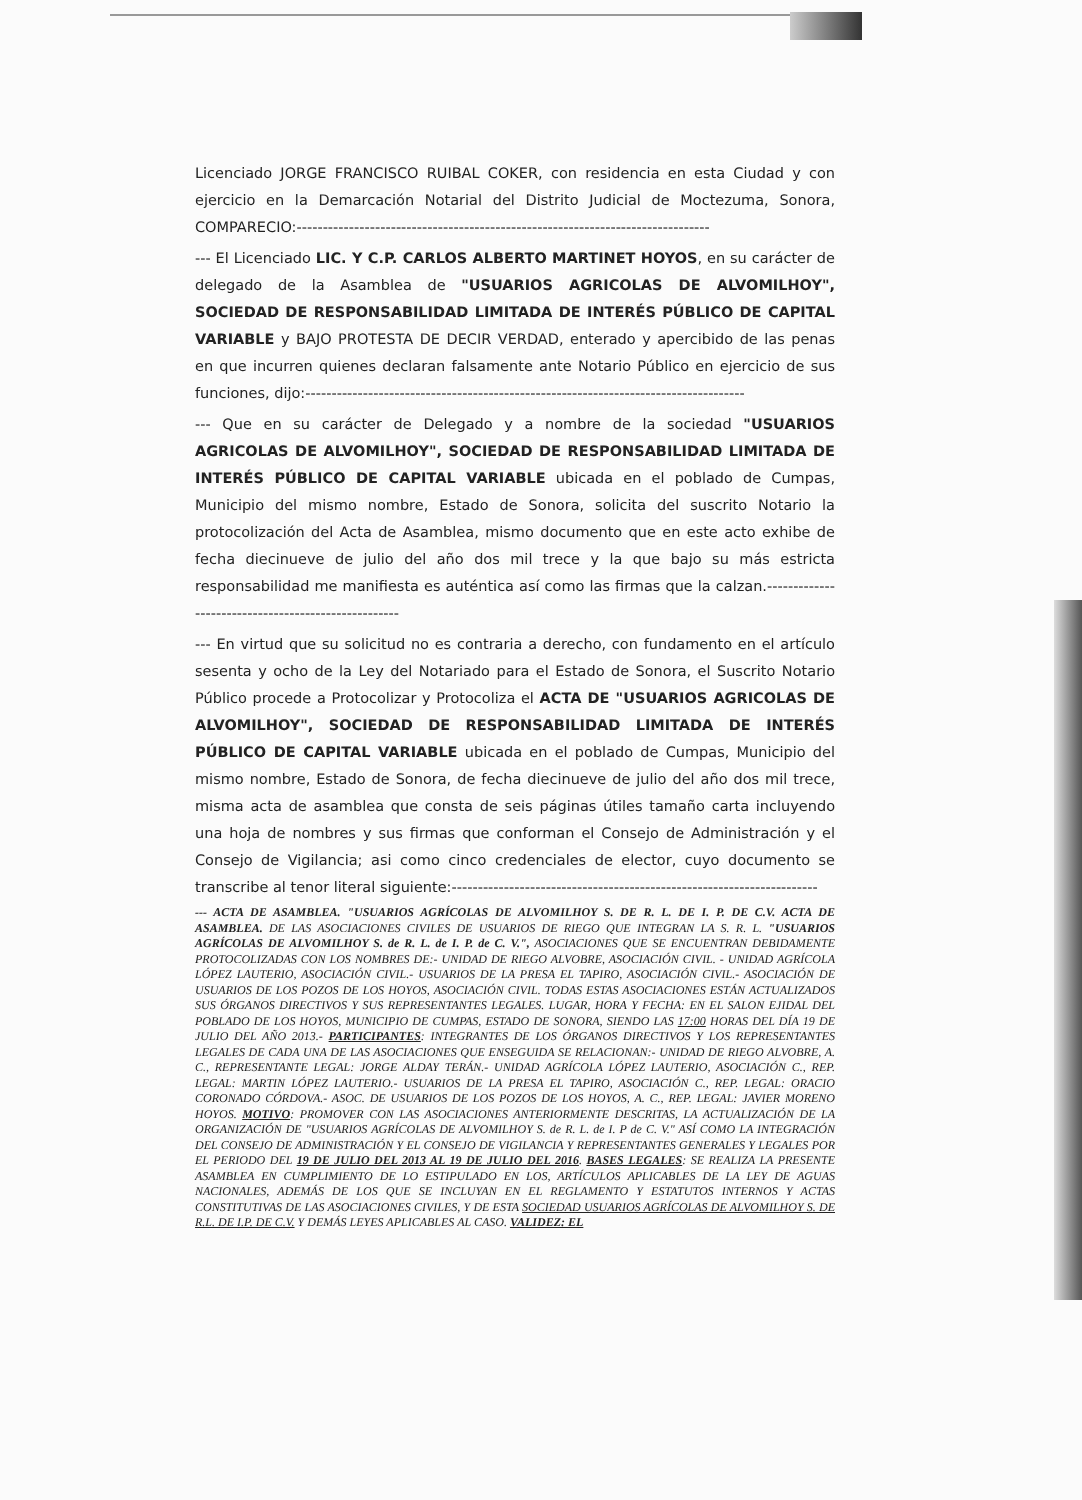Licenciado JORGE FRANCISCO RUIBAL COKER, con residencia en esta Ciudad y con ejercicio en la Demarcación Notarial del Distrito Judicial de Moctezuma, Sonora, COMPARECIO:-------------------------------------------------------------------------------
--- El Licenciado LIC. Y C.P. CARLOS ALBERTO MARTINET HOYOS, en su carácter de delegado de la Asamblea de "USUARIOS AGRICOLAS DE ALVOMILHOY", SOCIEDAD DE RESPONSABILIDAD LIMITADA DE INTERÉS PÚBLICO DE CAPITAL VARIABLE y BAJO PROTESTA DE DECIR VERDAD, enterado y apercibido de las penas en que incurren quienes declaran falsamente ante Notario Público en ejercicio de sus funciones, dijo:------------------------------------------------------------------------------------
--- Que en su carácter de Delegado y a nombre de la sociedad "USUARIOS AGRICOLAS DE ALVOMILHOY", SOCIEDAD DE RESPONSABILIDAD LIMITADA DE INTERÉS PÚBLICO DE CAPITAL VARIABLE ubicada en el poblado de Cumpas, Municipio del mismo nombre, Estado de Sonora, solicita del suscrito Notario la protocolización del Acta de Asamblea, mismo documento que en este acto exhibe de fecha diecinueve de julio del año dos mil trece y la que bajo su más estricta responsabilidad me manifiesta es auténtica así como las firmas que la calzan.----------------------------------------------------
--- En virtud que su solicitud no es contraria a derecho, con fundamento en el artículo sesenta y ocho de la Ley del Notariado para el Estado de Sonora, el Suscrito Notario Público procede a Protocolizar y Protocoliza el ACTA DE "USUARIOS AGRICOLAS DE ALVOMILHOY", SOCIEDAD DE RESPONSABILIDAD LIMITADA DE INTERÉS PÚBLICO DE CAPITAL VARIABLE ubicada en el poblado de Cumpas, Municipio del mismo nombre, Estado de Sonora, de fecha diecinueve de julio del año dos mil trece, misma acta de asamblea que consta de seis páginas útiles tamaño carta incluyendo una hoja de nombres y sus firmas que conforman el Consejo de Administración y el Consejo de Vigilancia; asi como cinco credenciales de elector, cuyo documento se transcribe al tenor literal siguiente:----------------------------------------------------------------------
--- ACTA DE ASAMBLEA. "USUARIOS AGRÍCOLAS DE ALVOMILHOY S. DE R. L. DE I. P. DE C.V. ACTA DE ASAMBLEA. DE LAS ASOCIACIONES CIVILES DE USUARIOS DE RIEGO QUE INTEGRAN LA S. R. L. "USUARIOS AGRÍCOLAS DE ALVOMILHOY S. de R. L. de I. P. de C. V.", ASOCIACIONES QUE SE ENCUENTRAN DEBIDAMENTE PROTOCOLIZADAS CON LOS NOMBRES DE:- UNIDAD DE RIEGO ALVOBRE, ASOCIACIÓN CIVIL. - UNIDAD AGRÍCOLA LÓPEZ LAUTERIO, ASOCIACIÓN CIVIL.- USUARIOS DE LA PRESA EL TAPIRO, ASOCIACIÓN CIVIL.- ASOCIACIÓN DE USUARIOS DE LOS POZOS DE LOS HOYOS, ASOCIACIÓN CIVIL. TODAS ESTAS ASOCIACIONES ESTÁN ACTUALIZADOS SUS ÓRGANOS DIRECTIVOS Y SUS REPRESENTANTES LEGALES. LUGAR, HORA Y FECHA: EN EL SALON EJIDAL DEL POBLADO DE LOS HOYOS, MUNICIPIO DE CUMPAS, ESTADO DE SONORA, SIENDO LAS 17:00 HORAS DEL DÍA 19 DE JULIO DEL AÑO 2013.- PARTICIPANTES: INTEGRANTES DE LOS ÓRGANOS DIRECTIVOS Y LOS REPRESENTANTES LEGALES DE CADA UNA DE LAS ASOCIACIONES QUE ENSEGUIDA SE RELACIONAN:- UNIDAD DE RIEGO ALVOBRE, A. C., REPRESENTANTE LEGAL: JORGE ALDAY TERÁN.- UNIDAD AGRÍCOLA LÓPEZ LAUTERIO, ASOCIACIÓN C., REP. LEGAL: MARTIN LÓPEZ LAUTERIO.- USUARIOS DE LA PRESA EL TAPIRO, ASOCIACIÓN C., REP. LEGAL: ORACIO CORONADO CÓRDOVA.- ASOC. DE USUARIOS DE LOS POZOS DE LOS HOYOS, A. C., REP. LEGAL: JAVIER MORENO HOYOS. MOTIVO: PROMOVER CON LAS ASOCIACIONES ANTERIORMENTE DESCRITAS, LA ACTUALIZACIÓN DE LA ORGANIZACIÓN DE "USUARIOS AGRÍCOLAS DE ALVOMILHOY S. de R. L. de I. P de C. V." ASÍ COMO LA INTEGRACIÓN DEL CONSEJO DE ADMINISTRACIÓN Y EL CONSEJO DE VIGILANCIA Y REPRESENTANTES GENERALES Y LEGALES POR EL PERIODO DEL 19 DE JULIO DEL 2013 AL 19 DE JULIO DEL 2016. BASES LEGALES: SE REALIZA LA PRESENTE ASAMBLEA EN CUMPLIMIENTO DE LO ESTIPULADO EN LOS, ARTÍCULOS APLICABLES DE LA LEY DE AGUAS NACIONALES, ADEMÁS DE LOS QUE SE INCLUYAN EN EL REGLAMENTO Y ESTATUTOS INTERNOS Y ACTAS CONSTITUTIVAS DE LAS ASOCIACIONES CIVILES, Y DE ESTA SOCIEDAD USUARIOS AGRÍCOLAS DE ALVOMILHOY S. DE R.L. DE I.P. DE C.V. Y DEMÁS LEYES APLICABLES AL CASO. VALIDEZ: EL